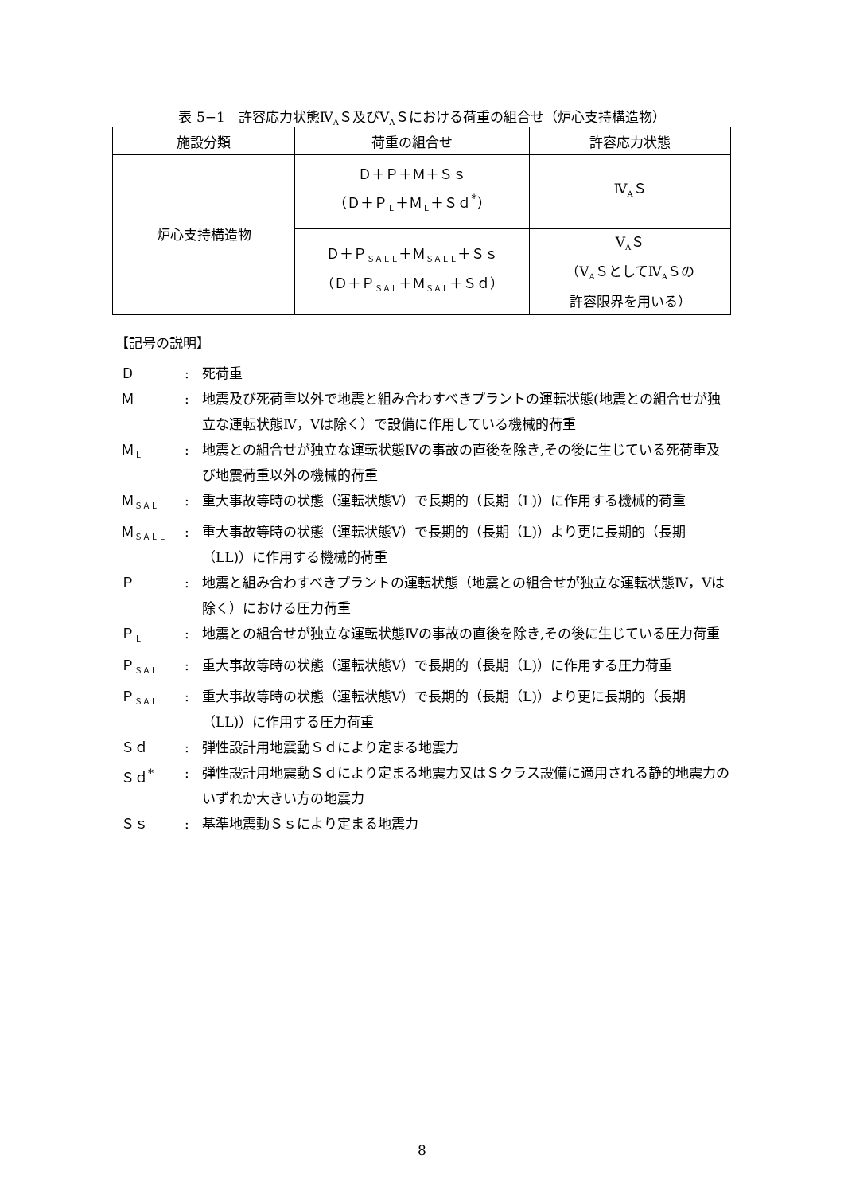表 5−1　許容応力状態Ⅳ<sub>A</sub>Ｓ及びⅤ<sub>A</sub>Ｓにおける荷重の組合せ（炉心支持構造物）
| 施設分類 | 荷重の組合せ | 許容応力状態 |
| --- | --- | --- |
| 炉心支持構造物 | Ｄ＋Ｐ＋Ｍ＋Ｓｓ （Ｄ＋Ｐ<sub>Ｌ</sub>＋Ｍ<sub>Ｌ</sub>＋Ｓｄ<sup>*</sup>） | Ⅳ<sub>A</sub>Ｓ |
| | Ｄ＋Ｐ<sub>ＳＡＬＬ</sub>＋Ｍ<sub>ＳＡＬＬ</sub>＋Ｓｓ （Ｄ＋Ｐ<sub>ＳＡＬ</sub>＋Ｍ<sub>ＳＡＬ</sub>＋Ｓｄ） | Ⅴ<sub>A</sub>Ｓ （Ⅴ<sub>A</sub>ＳとしてⅣ<sub>A</sub>Ｓの 許容限界を用いる） |
【記号の説明】
Ｄ: 死荷重
Ｍ: 地震及び死荷重以外で地震と組み合わすべきプラントの運転状態(地震との組合せが独立な運転状態Ⅳ，Ⅴは除く）で設備に作用している機械的荷重
Ｍ<sub>Ｌ</sub>: 地震との組合せが独立な運転状態Ⅳの事故の直後を除き,その後に生じている死荷重及び地震荷重以外の機械的荷重
Ｍ<sub>ＳＡＬ</sub>: 重大事故等時の状態（運転状態Ⅴ）で長期的（長期（L)）に作用する機械的荷重
Ｍ<sub>ＳＡＬＬ</sub>: 重大事故等時の状態（運転状態Ⅴ）で長期的（長期（L)）より更に長期的（長期（LL)）に作用する機械的荷重
Ｐ: 地震と組み合わすべきプラントの運転状態（地震との組合せが独立な運転状態Ⅳ，Ⅴは除く）における圧力荷重
Ｐ<sub>Ｌ</sub>: 地震との組合せが独立な運転状態Ⅳの事故の直後を除き,その後に生じている圧力荷重
Ｐ<sub>ＳＡＬ</sub>: 重大事故等時の状態（運転状態Ⅴ）で長期的（長期（L)）に作用する圧力荷重
Ｐ<sub>ＳＡＬＬ</sub>: 重大事故等時の状態（運転状態Ⅴ）で長期的（長期（L)）より更に長期的（長期（LL)）に作用する圧力荷重
Ｓｄ: 弾性設計用地震動Ｓｄにより定まる地震力
Ｓｄ<sup>*</sup>: 弾性設計用地震動Ｓｄにより定まる地震力又はＳクラス設備に適用される静的地震力のいずれか大きい方の地震力
Ｓｓ: 基準地震動Ｓｓにより定まる地震力
8